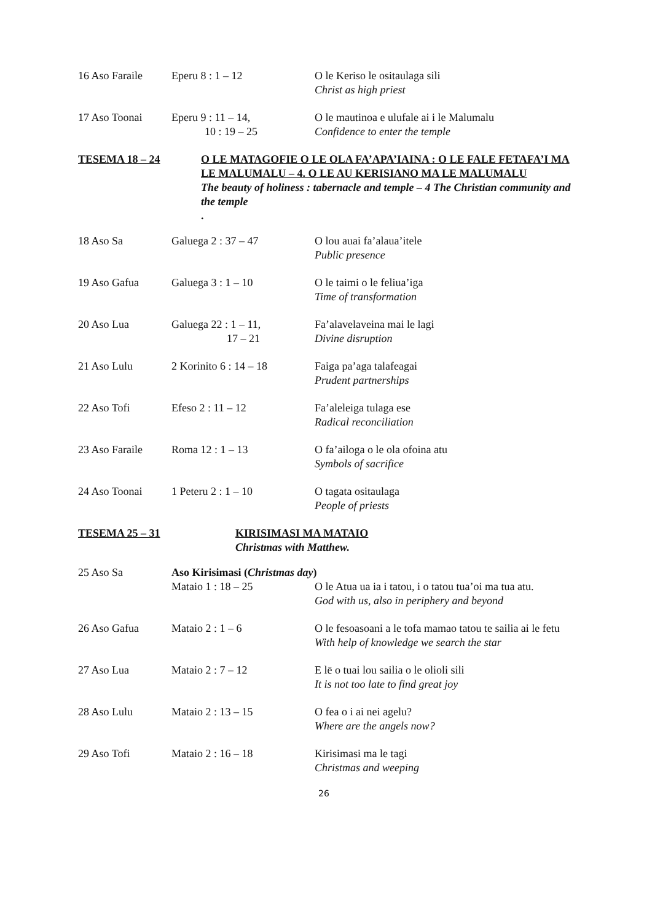16 Aso Faraile Eperu 8 : 1 – 12 O le Keriso le ositaulaga sili
Christ as high priest
17 Aso Toonai Eperu 9 : 11 – 14,
10 : 19 – 25
O le mautinoa e ulufale ai i le Malumalu
Confidence to enter the temple
TESEMA 18 – 24 O LE MATAGOFIE O LE OLA FA’APA’IAINA : O LE FALE FETAFA’I MA LE MALUMALU – 4. O LE AU KERISIANO MA LE MALUMALU
The beauty of holiness : tabernacle and temple – 4 The Christian community and the temple
.
18 Aso Sa Galuega 2 : 37 – 47 O lou auai fa’alaua’itele
Public presence
19 Aso Gafua Galuega 3 : 1 – 10 O le taimi o le feliua’iga
Time of transformation
20 Aso Lua Galuega 22 : 1 – 11,
17 – 21
Fa’alavelaveina mai le lagi
Divine disruption
21 Aso Lulu 2 Korinito 6 : 14 – 18
Faiga pa’aga talafeagai
Prudent partnerships
22 Aso Tofi Efeso 2 : 11 – 12 Fa’aleleiga tulaga ese
Radical reconciliation
23 Aso Faraile Roma 12 : 1 – 13 O fa’ailoga o le ola ofoina atu
Symbols of sacrifice
24 Aso Toonai 1 Peteru 2 : 1 – 10 O tagata ositaulaga
People of priests
TESEMA 25 – 31 KIRISIMASI MA MATAIO
Christmas with Matthew.
25 Aso Sa Aso Kirisimasi (Christmas day)
Mataio 1 : 18 – 25 O le Atua ua ia i tatou, i o tatou tua’oi ma tua atu.
God with us, also in periphery and beyond
26 Aso Gafua Mataio 2 : 1 – 6 O le fesoasoani a le tofa mamao tatou te sailia ai le fetu
With help of knowledge we search the star
27 Aso Lua Mataio 2 : 7 – 12 E lē o tuai lou sailia o le olioli sili
It is not too late to find great joy
28 Aso Lulu Mataio 2 : 13 – 15 O fea o i ai nei agelu?
Where are the angels now?
29 Aso Tofi Mataio 2 : 16 – 18 Kirisimasi ma le tagi
Christmas and weeping
26